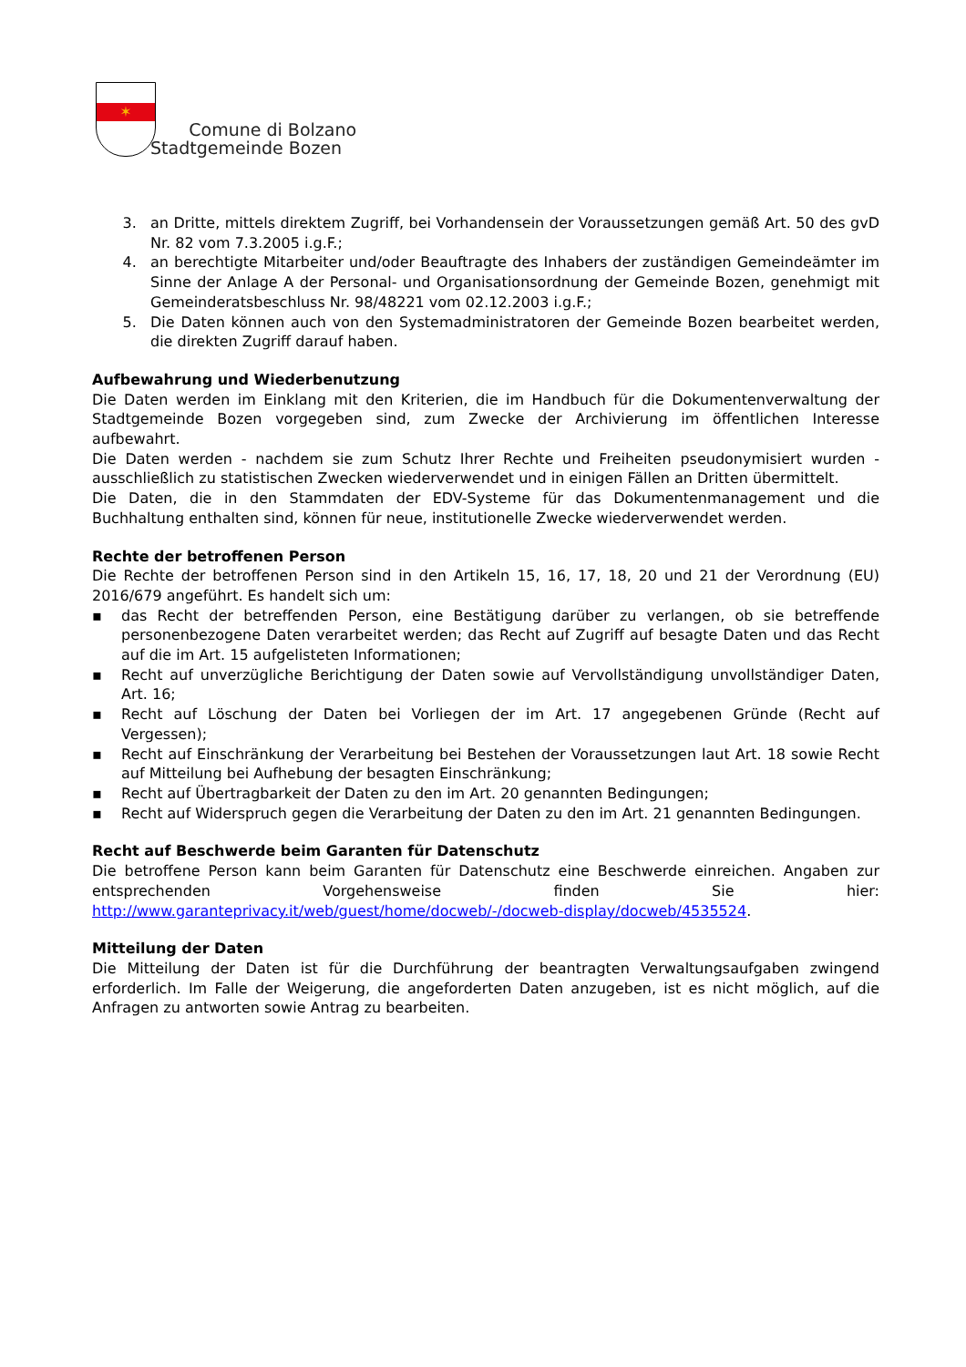✶
Comune di Bolzano
Stadtgemeinde Bozen
3. an Dritte, mittels direktem Zugriff, bei Vorhandensein der Voraussetzungen gemäß Art. 50 des gvD Nr. 82 vom 7.3.2005 i.g.F.;
4. an berechtigte Mitarbeiter und/oder Beauftragte des Inhabers der zuständigen Gemeindeämter im Sinne der Anlage A der Personal- und Organisationsordnung der Gemeinde Bozen, genehmigt mit Gemeinderatsbeschluss Nr. 98/48221 vom 02.12.2003 i.g.F.;
5. Die Daten können auch von den Systemadministratoren der Gemeinde Bozen bearbeitet werden, die direkten Zugriff darauf haben.
Aufbewahrung und Wiederbenutzung
Die Daten werden im Einklang mit den Kriterien, die im Handbuch für die Dokumentenverwaltung der Stadtgemeinde Bozen vorgegeben sind, zum Zwecke der Archivierung im öffentlichen Interesse aufbewahrt.
Die Daten werden - nachdem sie zum Schutz Ihrer Rechte und Freiheiten pseudonymisiert wurden - ausschließlich zu statistischen Zwecken wiederverwendet und in einigen Fällen an Dritten übermittelt.
Die Daten, die in den Stammdaten der EDV-Systeme für das Dokumentenmanagement und die Buchhaltung enthalten sind, können für neue, institutionelle Zwecke wiederverwendet werden.
Rechte der betroffenen Person
Die Rechte der betroffenen Person sind in den Artikeln 15, 16, 17, 18, 20 und 21 der Verordnung (EU) 2016/679 angeführt. Es handelt sich um:
▪ das Recht der betreffenden Person, eine Bestätigung darüber zu verlangen, ob sie betreffende personenbezogene Daten verarbeitet werden; das Recht auf Zugriff auf besagte Daten und das Recht auf die im Art. 15 aufgelisteten Informationen;
▪ Recht auf unverzügliche Berichtigung der Daten sowie auf Vervollständigung unvollständiger Daten, Art. 16;
▪ Recht auf Löschung der Daten bei Vorliegen der im Art. 17 angegebenen Gründe (Recht auf Vergessen);
▪ Recht auf Einschränkung der Verarbeitung bei Bestehen der Voraussetzungen laut Art. 18 sowie Recht auf Mitteilung bei Aufhebung der besagten Einschränkung;
▪ Recht auf Übertragbarkeit der Daten zu den im Art. 20 genannten Bedingungen;
▪ Recht auf Widerspruch gegen die Verarbeitung der Daten zu den im Art. 21 genannten Bedingungen.
Recht auf Beschwerde beim Garanten für Datenschutz
Die betroffene Person kann beim Garanten für Datenschutz eine Beschwerde einreichen. Angaben zur entsprechenden Vorgehensweise finden Sie hier: http://www.garanteprivacy.it/web/guest/home/docweb/-/docweb-display/docweb/4535524.
Mitteilung der Daten
Die Mitteilung der Daten ist für die Durchführung der beantragten Verwaltungsaufgaben zwingend erforderlich. Im Falle der Weigerung, die angeforderten Daten anzugeben, ist es nicht möglich, auf die Anfragen zu antworten sowie Antrag zu bearbeiten.